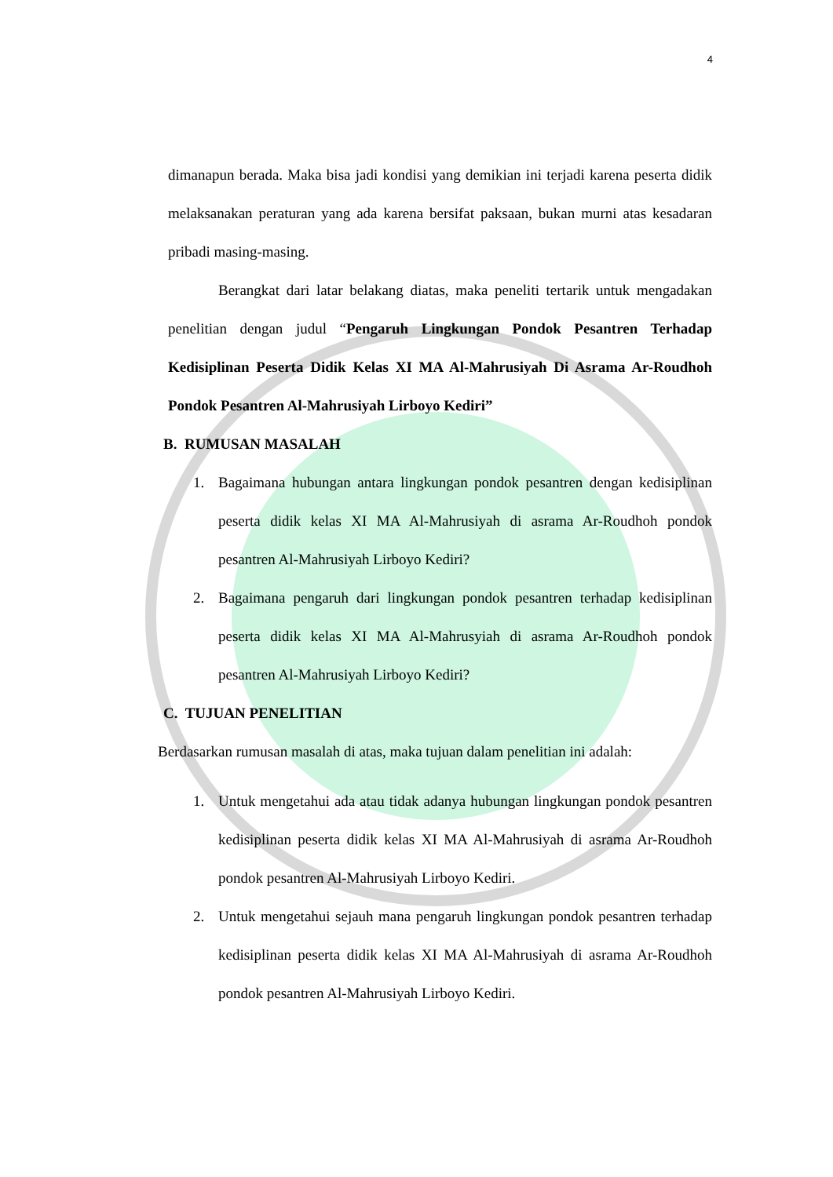4
dimanapun berada. Maka bisa jadi kondisi yang demikian ini terjadi karena peserta didik melaksanakan peraturan yang ada karena bersifat paksaan, bukan murni atas kesadaran pribadi masing-masing.
Berangkat dari latar belakang diatas, maka peneliti tertarik untuk mengadakan penelitian dengan judul “Pengaruh Lingkungan Pondok Pesantren Terhadap Kedisiplinan Peserta Didik Kelas XI MA Al-Mahrusiyah Di Asrama Ar-Roudhoh Pondok Pesantren Al-Mahrusiyah Lirboyo Kediri”
B. RUMUSAN MASALAH
1. Bagaimana hubungan antara lingkungan pondok pesantren dengan kedisiplinan peserta didik kelas XI MA Al-Mahrusiyah di asrama Ar-Roudhoh pondok pesantren Al-Mahrusiyah Lirboyo Kediri?
2. Bagaimana pengaruh dari lingkungan pondok pesantren terhadap kedisiplinan peserta didik kelas XI MA Al-Mahrusyiah di asrama Ar-Roudhoh pondok pesantren Al-Mahrusiyah Lirboyo Kediri?
C. TUJUAN PENELITIAN
Berdasarkan rumusan masalah di atas, maka tujuan dalam penelitian ini adalah:
1. Untuk mengetahui ada atau tidak adanya hubungan lingkungan pondok pesantren kedisiplinan peserta didik kelas XI MA Al-Mahrusiyah di asrama Ar-Roudhoh pondok pesantren Al-Mahrusiyah Lirboyo Kediri.
2. Untuk mengetahui sejauh mana pengaruh lingkungan pondok pesantren terhadap kedisiplinan peserta didik kelas XI MA Al-Mahrusiyah di asrama Ar-Roudhoh pondok pesantren Al-Mahrusiyah Lirboyo Kediri.